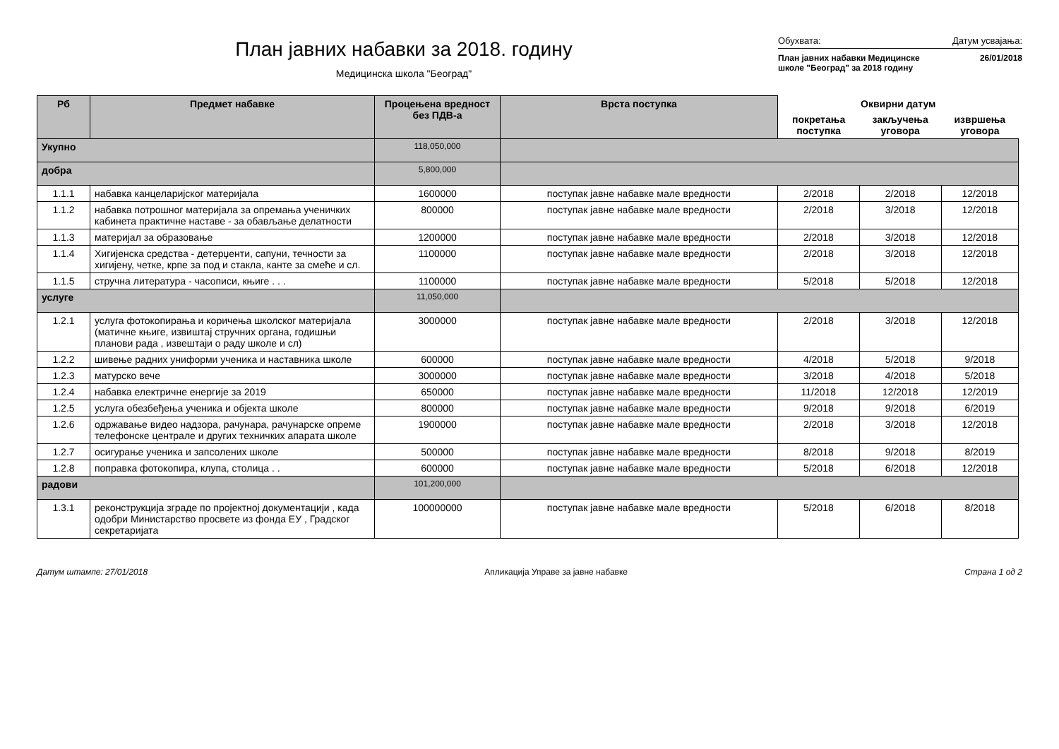План јавних набавки за 2018. годину
Медицинска школа "Београд"
Обухвата: Датум усвајања:
План јавних набавки Медицинске
школе "Београд" за 2018 годину 26/01/2018
| Рб | Предмет набавке | Процењена вредност без ПДВ-а | Врста поступка | Оквирни датум | | |
| --- | --- | --- | --- | --- | --- | --- |
| | | | | покретања поступка | закључења уговора | извршења уговора |
| Укупно | | 118,050,000 | | | | |
| добра | | 5,800,000 | | | | |
| 1.1.1 | набавка канцеларијског материјала | 1600000 | поступак јавне набавке мале вредности | 2/2018 | 2/2018 | 12/2018 |
| 1.1.2 | набавка потрошног материјала за опремања ученичких кабинета практичне наставе - за обављање делатности | 800000 | поступак јавне набавке мале вредности | 2/2018 | 3/2018 | 12/2018 |
| 1.1.3 | материјал за образовање | 1200000 | поступак јавне набавке мале вредности | 2/2018 | 3/2018 | 12/2018 |
| 1.1.4 | Хигијенска средства - детерџенти, сапуни, течности за хигијену, четке, крпе за под и стакла, канте за смеће и сл. | 1100000 | поступак јавне набавке мале вредности | 2/2018 | 3/2018 | 12/2018 |
| 1.1.5 | стручна литература - часописи, књиге . . . | 1100000 | поступак јавне набавке мале вредности | 5/2018 | 5/2018 | 12/2018 |
| услуге | | 11,050,000 | | | | |
| 1.2.1 | услуга фотокопирања и коричења школског материјала (матичне књиге, извиштај стручних органа, годишњи планови рада , извештаји о раду школе и сл) | 3000000 | поступак јавне набавке мале вредности | 2/2018 | 3/2018 | 12/2018 |
| 1.2.2 | шивење радних униформи ученика и наставника школе | 600000 | поступак јавне набавке мале вредности | 4/2018 | 5/2018 | 9/2018 |
| 1.2.3 | матурско вече | 3000000 | поступак јавне набавке мале вредности | 3/2018 | 4/2018 | 5/2018 |
| 1.2.4 | набавка електричне енергије за 2019 | 650000 | поступак јавне набавке мале вредности | 11/2018 | 12/2018 | 12/2019 |
| 1.2.5 | услуга обезбеђења ученика и објекта школе | 800000 | поступак јавне набавке мале вредности | 9/2018 | 9/2018 | 6/2019 |
| 1.2.6 | одржавање видео надзора, рачунара, рачунарске опреме телефонске централе и других техничких апарата школе | 1900000 | поступак јавне набавке мале вредности | 2/2018 | 3/2018 | 12/2018 |
| 1.2.7 | осигурање ученика и запсолених школе | 500000 | поступак јавне набавке мале вредности | 8/2018 | 9/2018 | 8/2019 |
| 1.2.8 | поправка фотокопира, клупа, столица . . | 600000 | поступак јавне набавке мале вредности | 5/2018 | 6/2018 | 12/2018 |
| радови | | 101,200,000 | | | | |
| 1.3.1 | реконструкција зграде по пројектној документацији , када одобри Министарство просвете из фонда ЕУ , Градског секретаријата | 100000000 | поступак јавне набавке мале вредности | 5/2018 | 6/2018 | 8/2018 |
Датум штампе: 27/01/2018 Апликација Управе за јавне набавке Страна 1 од 2